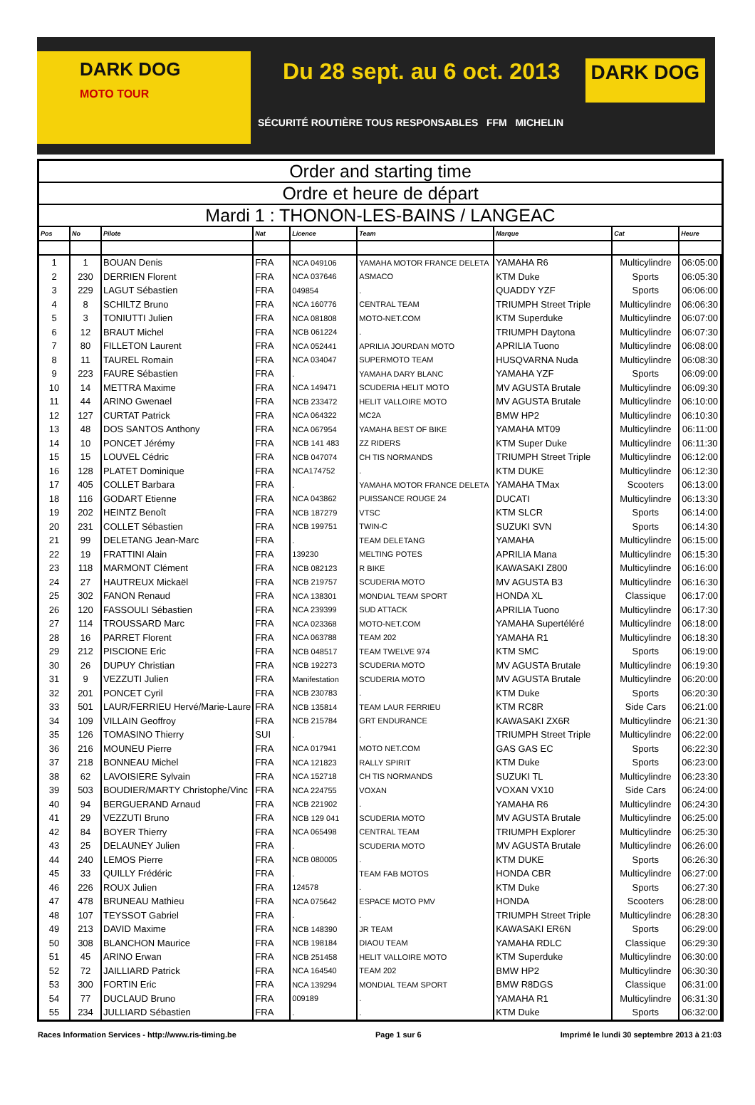DARK DOG
MOTO TOUR
Du 28 sept. au 6 oct. 2013
DARK DOG
SÉCURITÉ ROUTIÈRE TOUS RESPONSABLES FFM MICHELIN
Order and starting time
Ordre et heure de départ
Mardi 1 : THONON-LES-BAINS / LANGEAC
| Pos | No | Pilote | Nat | Licence | Team | Marque | Cat | Heure |
| --- | --- | --- | --- | --- | --- | --- | --- | --- |
| 1 | 1 | BOUAN Denis | FRA | NCA 049106 | YAMAHA MOTOR FRANCE DELETA | YAMAHA R6 | Multicylindre | 06:05:00 |
| 2 | 230 | DERRIEN Florent | FRA | NCA 037646 | ASMACO | KTM Duke | Sports | 06:05:30 |
| 3 | 229 | LAGUT Sébastien | FRA | 049854 | . | QUADDY YZF | Sports | 06:06:00 |
| 4 | 8 | SCHILTZ Bruno | FRA | NCA 160776 | CENTRAL TEAM | TRIUMPH Street Triple | Multicylindre | 06:06:30 |
| 5 | 3 | TONIUTTI Julien | FRA | NCA 081808 | MOTO-NET.COM | KTM Superduke | Multicylindre | 06:07:00 |
| 6 | 12 | BRAUT Michel | FRA | NCB 061224 | . | TRIUMPH Daytona | Multicylindre | 06:07:30 |
| 7 | 80 | FILLETON Laurent | FRA | NCA 052441 | APRILIA JOURDAN MOTO | APRILIA Tuono | Multicylindre | 06:08:00 |
| 8 | 11 | TAUREL Romain | FRA | NCA 034047 | SUPERMOTO TEAM | HUSQVARNA Nuda | Multicylindre | 06:08:30 |
| 9 | 223 | FAURE Sébastien | FRA | . | YAMAHA DARY BLANC | YAMAHA YZF | Sports | 06:09:00 |
| 10 | 14 | METTRA Maxime | FRA | NCA 149471 | SCUDERIA HELIT MOTO | MV AGUSTA Brutale | Multicylindre | 06:09:30 |
| 11 | 44 | ARINO Gwenael | FRA | NCB 233472 | HELIT VALLOIRE MOTO | MV AGUSTA Brutale | Multicylindre | 06:10:00 |
| 12 | 127 | CURTAT Patrick | FRA | NCA 064322 | MC2A | BMW HP2 | Multicylindre | 06:10:30 |
| 13 | 48 | DOS SANTOS Anthony | FRA | NCA 067954 | YAMAHA BEST OF BIKE | YAMAHA MT09 | Multicylindre | 06:11:00 |
| 14 | 10 | PONCET Jérémy | FRA | NCB 141 483 | ZZ RIDERS | KTM Super Duke | Multicylindre | 06:11:30 |
| 15 | 15 | LOUVEL Cédric | FRA | NCB 047074 | CH TIS NORMANDS | TRIUMPH Street Triple | Multicylindre | 06:12:00 |
| 16 | 128 | PLATET Dominique | FRA | NCA174752 | . | KTM DUKE | Multicylindre | 06:12:30 |
| 17 | 405 | COLLET Barbara | FRA | . | YAMAHA MOTOR FRANCE DELETA | YAMAHA TMax | Scooters | 06:13:00 |
| 18 | 116 | GODART Etienne | FRA | NCA 043862 | PUISSANCE ROUGE 24 | DUCATI | Multicylindre | 06:13:30 |
| 19 | 202 | HEINTZ Benoît | FRA | NCB 187279 | VTSC | KTM SLCR | Sports | 06:14:00 |
| 20 | 231 | COLLET Sébastien | FRA | NCB 199751 | TWIN-C | SUZUKI SVN | Sports | 06:14:30 |
| 21 | 99 | DELETANG Jean-Marc | FRA | . | TEAM DELETANG | YAMAHA | Multicylindre | 06:15:00 |
| 22 | 19 | FRATTINI Alain | FRA | 139230 | MELTING POTES | APRILIA Mana | Multicylindre | 06:15:30 |
| 23 | 118 | MARMONT Clément | FRA | NCB 082123 | R BIKE | KAWASAKI Z800 | Multicylindre | 06:16:00 |
| 24 | 27 | HAUTREUX Mickaël | FRA | NCB 219757 | SCUDERIA MOTO | MV AGUSTA B3 | Multicylindre | 06:16:30 |
| 25 | 302 | FANON Renaud | FRA | NCA 138301 | MONDIAL TEAM SPORT | HONDA XL | Classique | 06:17:00 |
| 26 | 120 | FASSOULI Sébastien | FRA | NCA 239399 | SUD ATTACK | APRILIA Tuono | Multicylindre | 06:17:30 |
| 27 | 114 | TROUSSARD Marc | FRA | NCA 023368 | MOTO-NET.COM | YAMAHA Supertéléré | Multicylindre | 06:18:00 |
| 28 | 16 | PARRET Florent | FRA | NCA 063788 | TEAM 202 | YAMAHA R1 | Multicylindre | 06:18:30 |
| 29 | 212 | PISCIONE Eric | FRA | NCB 048517 | TEAM TWELVE 974 | KTM SMC | Sports | 06:19:00 |
| 30 | 26 | DUPUY Christian | FRA | NCB 192273 | SCUDERIA MOTO | MV AGUSTA Brutale | Multicylindre | 06:19:30 |
| 31 | 9 | VEZZUTI Julien | FRA | Manifestation | SCUDERIA MOTO | MV AGUSTA Brutale | Multicylindre | 06:20:00 |
| 32 | 201 | PONCET Cyril | FRA | NCB 230783 | . | KTM Duke | Sports | 06:20:30 |
| 33 | 501 | LAUR/FERRIEU Hervé/Marie-Laure | FRA | NCB 135814 | TEAM LAUR FERRIEU | KTM RC8R | Side Cars | 06:21:00 |
| 34 | 109 | VILLAIN Geoffroy | FRA | NCB 215784 | GRT ENDURANCE | KAWASAKI ZX6R | Multicylindre | 06:21:30 |
| 35 | 126 | TOMASINO Thierry | SUI | . | . | TRIUMPH Street Triple | Multicylindre | 06:22:00 |
| 36 | 216 | MOUNEU Pierre | FRA | NCA 017941 | MOTO NET.COM | GAS GAS EC | Sports | 06:22:30 |
| 37 | 218 | BONNEAU Michel | FRA | NCA 121823 | RALLY SPIRIT | KTM Duke | Sports | 06:23:00 |
| 38 | 62 | LAVOISIERE Sylvain | FRA | NCA 152718 | CH TIS NORMANDS | SUZUKI TL | Multicylindre | 06:23:30 |
| 39 | 503 | BOUDIER/MARTY Christophe/Vinc | FRA | NCA 224755 | VOXAN | VOXAN VX10 | Side Cars | 06:24:00 |
| 40 | 94 | BERGUERAND Arnaud | FRA | NCB 221902 | . | YAMAHA R6 | Multicylindre | 06:24:30 |
| 41 | 29 | VEZZUTI Bruno | FRA | NCB 129 041 | SCUDERIA MOTO | MV AGUSTA Brutale | Multicylindre | 06:25:00 |
| 42 | 84 | BOYER Thierry | FRA | NCA 065498 | CENTRAL TEAM | TRIUMPH Explorer | Multicylindre | 06:25:30 |
| 43 | 25 | DELAUNEY Julien | FRA | . | SCUDERIA MOTO | MV AGUSTA Brutale | Multicylindre | 06:26:00 |
| 44 | 240 | LEMOS Pierre | FRA | NCB 080005 | . | KTM DUKE | Sports | 06:26:30 |
| 45 | 33 | QUILLY Frédéric | FRA | . | TEAM FAB MOTOS | HONDA CBR | Multicylindre | 06:27:00 |
| 46 | 226 | ROUX Julien | FRA | 124578 | . | KTM Duke | Sports | 06:27:30 |
| 47 | 478 | BRUNEAU Mathieu | FRA | NCA 075642 | ESPACE MOTO PMV | HONDA | Scooters | 06:28:00 |
| 48 | 107 | TEYSSOT Gabriel | FRA | . | . | TRIUMPH Street Triple | Multicylindre | 06:28:30 |
| 49 | 213 | DAVID Maxime | FRA | NCB 148390 | JR TEAM | KAWASAKI ER6N | Sports | 06:29:00 |
| 50 | 308 | BLANCHON Maurice | FRA | NCB 198184 | DIAOU TEAM | YAMAHA RDLC | Classique | 06:29:30 |
| 51 | 45 | ARINO Erwan | FRA | NCB 251458 | HELIT VALLOIRE MOTO | KTM Superduke | Multicylindre | 06:30:00 |
| 52 | 72 | JAILLIARD Patrick | FRA | NCA 164540 | TEAM 202 | BMW HP2 | Multicylindre | 06:30:30 |
| 53 | 300 | FORTIN Eric | FRA | NCA 139294 | MONDIAL TEAM SPORT | BMW R8DGS | Classique | 06:31:00 |
| 54 | 77 | DUCLAUD Bruno | FRA | 009189 | . | YAMAHA R1 | Multicylindre | 06:31:30 |
| 55 | 234 | JULLIARD Sébastien | FRA | . | . | KTM Duke | Sports | 06:32:00 |
Races Information Services - http://www.ris-timing.be Page 1 sur 6 Imprimé le lundi 30 septembre 2013 à 21:03